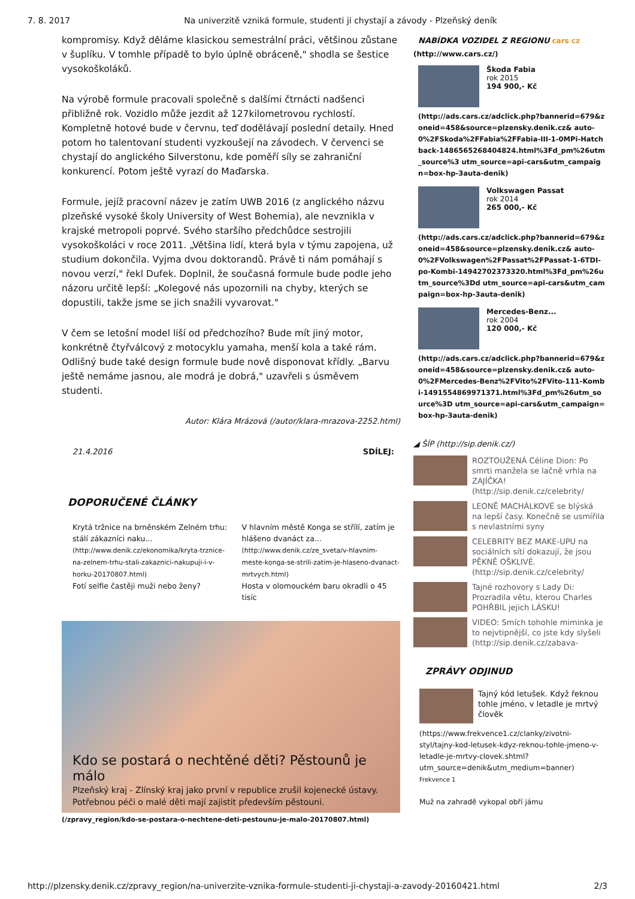7. 8. 2017 Na univerzitě vzniká formule, studenti ji chystají a závody - Plzeňský deník
kompromisy. Když děláme klasickou semestrální práci, většinou zůstane v šuplíku. V tomhle případě to bylo úplně obráceně," shodla se šestice vysokoškoláků.
Na výrobě formule pracovali společně s dalšími čtrnácti nadšenci přibližně rok. Vozidlo může jezdit až 127kilometrovou rychlostí. Kompletně hotové bude v červnu, teď dodělávají poslední detaily. Hned potom ho talentovaní studenti vyzkoušejí na závodech. V červenci se chystají do anglického Silverstonu, kde poměří síly se zahraniční konkurencí. Potom ještě vyrazí do Maďarska.
Formule, jejíž pracovní název je zatím UWB 2016 (z anglického názvu plzeňské vysoké školy University of West Bohemia), ale nevznikla v krajské metropoli poprvé. Svého staršího předchůdce sestrojili vysokoškoláci v roce 2011. „Většina lidí, která byla v týmu zapojena, už studium dokončila. Vyjma dvou doktorandů. Právě ti nám pomáhají s novou verzí," řekl Dufek. Doplnil, že současná formule bude podle jeho názoru určitě lepší: „Kolegové nás upozornili na chyby, kterých se dopustili, takže jsme se jich snažili vyvarovat."
V čem se letošní model liší od předchozího? Bude mít jiný motor, konkrétně čtyřválcový z motocyklu yamaha, menší kola a také rám. Odlišný bude také design formule bude nově disponovat křídly. „Barvu ještě nemáme jasnou, ale modrá je dobrá," uzavřeli s úsměvem studenti.
Autor: Klára Mrázová (/autor/klara-mrazova-2252.html)
21.4.2016 SDÍLEJ:
DOPORUČENÉ ČLÁNKY
Krytá tržnice na brněnském Zelném trhu: stálí zákazníci naku...
(http://www.denik.cz/ekonomika/kryta-trznice-na-zelnem-trhu-stali-zakaznici-nakupuji-i-v-horku-20170807.html)
Fotí selfie častěji muži nebo ženy?
V hlavním městě Konga se střílí, zatím je hlášeno dvanáct za...
(http://www.denik.cz/ze_sveta/v-hlavnim-meste-konga-se-strili-zatim-je-hlaseno-dvanact-mrtvych.html)
Hosta v olomouckém baru okradli o 45 tisíc
Kdo se postará o nechtěné děti? Pěstounů je málo
Plzeňský kraj - Zlínský kraj jako první v republice zrušil kojenecké ústavy. Potřebnou péči o malé děti mají zajistit především pěstouni.
(/zpravy_region/kdo-se-postara-o-nechtene-deti-pestounu-je-malo-20170807.html)
NABÍDKA VOZIDEL Z REGIONU cars cz
(http://www.cars.cz/)
Škoda Fabia
rok 2015
194 900,- Kč
(http://ads.cars.cz/adclick.php?bannerid=679&zoneid=458&source=plzensky.denik.cz& auto-0%2FSkoda%2FFabia%2FFabia-III-1-0MPi-Hatchback-1486565268404824.html%3Fd_pm%26utm_source%3 utm_source=api-cars&utm_campaign=box-hp-3auta-denik)
Volkswagen Passat
rok 2014
265 000,- Kč
(http://ads.cars.cz/adclick.php?bannerid=679&zoneid=458&source=plzensky.denik.cz& auto-0%2FVolkswagen%2FPassat%2FPassat-1-6TDI-po-Kombi-14942702373320.html%3Fd_pm%26utm_source%3Dd utm_source=api-cars&utm_campaign=box-hp-3auta-denik)
Mercedes-Benz...
rok 2004
120 000,- Kč
(http://ads.cars.cz/adclick.php?bannerid=679&zoneid=458&source=plzensky.denik.cz& auto-0%2FMercedes-Benz%2FVito%2FVito-111-Kombi-1491554869971371.html%3Fd_pm%26utm_source%3D utm_source=api-cars&utm_campaign=box-hp-3auta-denik)
◢ ŠÍP (http://sip.denik.cz/)
ROZTOUŽENÁ Céline Dion: Po smrti manžela se lačně vrhla na ZAJÍČKA! (http://sip.denik.cz/celebrity/
LEONĚ MACHÁLKOVÉ se blýská na lepší časy. Konečně se usmířila s nevlastními syny
CELEBRITY BEZ MAKE-UPU na sociálních sítí dokazují, že jsou PĚKNĚ OŠKLIVÉ. (http://sip.denik.cz/celebrity/
Tajné rozhovory s Lady Di: Prozradila větu, kterou Charles POHŘBIL jejich LÁSKU!
VIDEO: Smích tohohle miminka je to nejvtipnější, co jste kdy slyšeli (http://sip.denik.cz/zabava-
ZPRÁVY ODJINUD
Tajný kód letušek. Když řeknou tohle jméno, v letadle je mrtvý člověk
(https://www.frekvence1.cz/clanky/zivotni-styl/tajny-kod-letusek-kdyz-reknou-tohle-jmeno-v-letadle-je-mrtvy-clovek.shtml?utm_source=denik&utm_medium=banner)
Frekvence 1
Muž na zahradě vykopal obří jámu
http://plzensky.denik.cz/zpravy_region/na-univerzite-vznika-formule-studenti-ji-chystaji-a-zavody-20160421.html 2/3